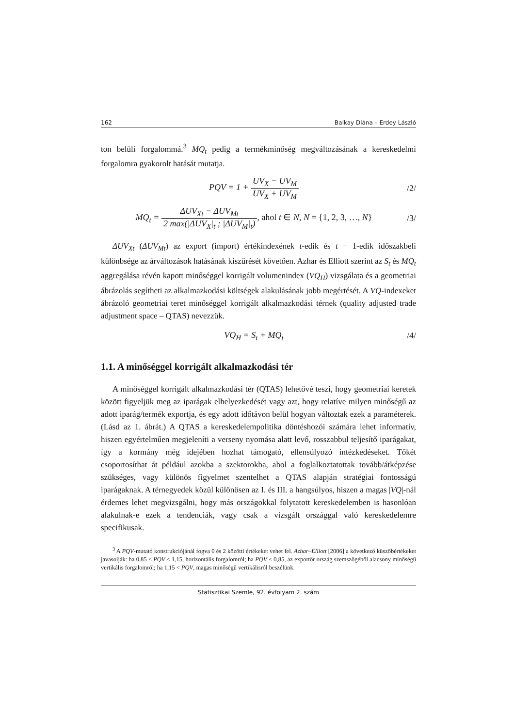162 Balkay Diána – Erdey László
ton belüli forgalommá.<sup>3</sup> MQ<sub>t</sub> pedig a termékminőség megváltozásának a kereskedelmi forgalomra gyakorolt hatását mutatja.
PQV = 1 + UV<sub>X</sub> − UV<sub>M</sub> UV<sub>X</sub> + UV<sub>M</sub> /2/
MQ<sub>t</sub> = ΔUV<sub>Xt</sub> − ΔUV<sub>Mt</sub> 2 max(|ΔUV<sub>X</sub>|<sub>t</sub> ; |ΔUV<sub>M</sub>|<sub>t</sub>), ahol t ∈ N, N = {1, 2, 3, …, N}
/3/
ΔUV<sub>Xt</sub> (ΔUV<sub>Mt</sub>) az export (import) értékindexének t-edik és t − 1-edik időszakbeli különbsége az árváltozások hatásának kiszűrését követően. Azhar és Elliott szerint az S<sub>t</sub> és MQ<sub>t</sub> aggregálása révén kapott minőséggel korrigált volumenindex (VQ<sub>H</sub>) vizsgálata és a geometriai ábrázolás segítheti az alkalmazkodási költségek alakulásának jobb megértését. A VQ-indexeket ábrázoló geometriai teret minőséggel korrigált alkalmazkodási térnek (quality adjusted trade adjustment space – QTAS) nevezzük.
VQ<sub>H</sub> = S<sub>t</sub> + MQ<sub>t</sub> /4/
1.1. A minőséggel korrigált alkalmazkodási tér
A minőséggel korrigált alkalmazkodási tér (QTAS) lehetővé teszi, hogy geometriai keretek között figyeljük meg az iparágak elhelyezkedését vagy azt, hogy relatíve milyen minőségű az adott iparág/termék exportja, és egy adott időtávon belül hogyan változtak ezek a paraméterek. (Lásd az 1. ábrát.) A QTAS a kereskedelempolitika döntéshozói számára lehet informatív, hiszen egyértelműen megjeleníti a verseny nyomása alatt levő, rosszabbul teljesítő iparágakat, így a kormány még idejében hozhat támogató, ellensúlyozó intézkedéseket. Tőkét csoportosíthat át például azokba a szektorokba, ahol a foglalkoztatottak tovább/átképzése szükséges, vagy különös figyelmet szentelhet a QTAS alapján stratégiai fontosságú iparágaknak. A térnegyedek közül különösen az I. és III. a hangsúlyos, hiszen a magas |VQ|-nál érdemes lehet megvizsgálni, hogy más országokkal folytatott kereskedelemben is hasonlóan alakulnak-e ezek a tendenciák, vagy csak a vizsgált országgal való kereskedelemre specifikusak.
<sup>3</sup> A PQV-mutató konstrukciójánál fogva 0 és 2 közötti értékeket vehet fel. Azhar–Elliott [2006] a következő küszöbértékeket javasolják: ha 0,85 ≤ PQV ≤ 1,15, horizontális forgalomról; ha PQV < 0,85, az exportőr ország szemszögéből alacsony minőségű vertikális forgalomról; ha 1,15 < PQV, magas minőségű vertikálisról beszélünk.
Statisztikai Szemle, 92. évfolyam 2. szám